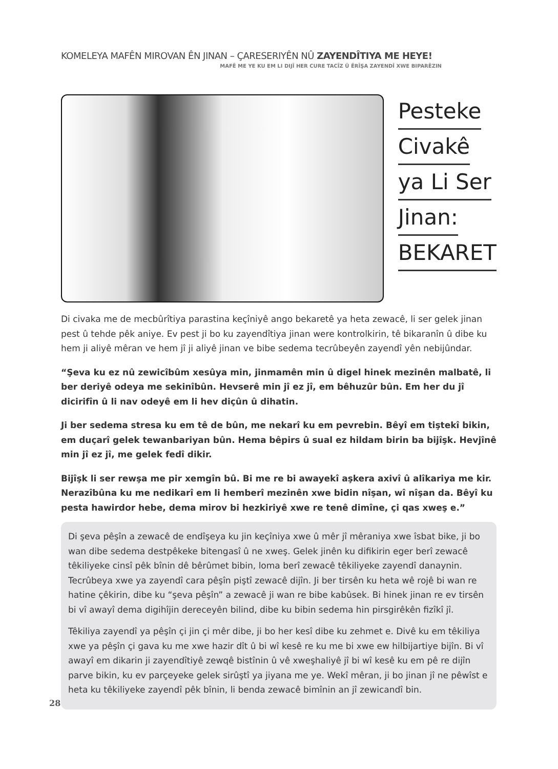KOMELEYA MAFÊN MIROVAN ÊN JINAN – ÇARESERIYÊN NÛ ZAYENDÎTIYA ME HEYE!
MAFÊ ME YE KU EM LI DIJÎ HER CURE TACÎZ Û ÊRÎŞA ZAYENDÎ XWE BIPARÊZIN
Pesteke
Civakê
ya Li Ser
Jinan:
BEKARET
Di civaka me de mecbûrîtiya parastina keçîniyê ango bekaretê ya heta zewacê, li ser gelek jinan pest û tehde pêk aniye. Ev pest ji bo ku zayendîtiya jinan were kontrolkirin, tê bikaranîn û dibe ku hem ji aliyê mêran ve hem jî ji aliyê jinan ve bibe sedema tecrûbeyên zayendî yên nebijûndar.
“Şeva ku ez nû zewicîbûm xesûya min, jinmamên min û digel hinek mezinên malbatê, li ber deriyê odeya me sekinîbûn. Hevserê min jî ez jî, em bêhuzûr bûn. Em her du jî dicirifîn û li nav odeyê em li hev diçûn û dihatin.
Ji ber sedema stresa ku em tê de bûn, me nekarî ku em pevrebin. Bêyî em tiştekî bikin, em duçarî gelek tewanbariyan bûn. Hema bêpirs û sual ez hildam birin ba bijîşk. Hevjînê min jî ez jî, me gelek fedî dikir.
Bijîşk li ser rewşa me pir xemgîn bû. Bi me re bi awayekî aşkera axivî û alîkariya me kir. Nerazîbûna ku me nedikarî em li hemberî mezinên xwe bidin nîşan, wî nîşan da. Bêyî ku pesta hawirdor hebe, dema mirov bi hezkiriyê xwe re tenê dimîne, çi qas xweş e.”
Di şeva pêşîn a zewacê de endîşeya ku jin keçîniya xwe û mêr jî mêraniya xwe îsbat bike, ji bo wan dibe sedema destpêkeke bitengasî û ne xweş. Gelek jinên ku difikirin eger berî zewacê têkiliyeke cinsî pêk bînin dê bêrûmet bibin, loma berî zewacê têkiliyeke zayendî danaynin. Tecrûbeya xwe ya zayendî cara pêşîn piştî zewacê dijîn. Ji ber tirsên ku heta wê rojê bi wan re hatine çêkirin, dibe ku “şeva pêşîn” a zewacê ji wan re bibe kabûsek. Bi hinek jinan re ev tirsên bi vî awayî dema digihîjin dereceyên bilind, dibe ku bibin sedema hin pirsgirêkên fizîkî jî.
Têkiliya zayendî ya pêşîn çi jin çi mêr dibe, ji bo her kesî dibe ku zehmet e. Divê ku em têkiliya xwe ya pêşîn çi gava ku me xwe hazir dît û bi wî kesê re ku me bi xwe ew hilbijartiye bijîn. Bi vî awayî em dikarin ji zayendîtiyê zewqê bistînin û vê xweşhaliyê jî bi wî kesê ku em pê re dijîn parve bikin, ku ev parçeyeke gelek sirûştî ya jiyana me ye. Wekî mêran, ji bo jinan jî ne pêwîst e heta ku têkiliyeke zayendî pêk bînin, li benda zewacê bimînin an jî zewicandî bin.
28